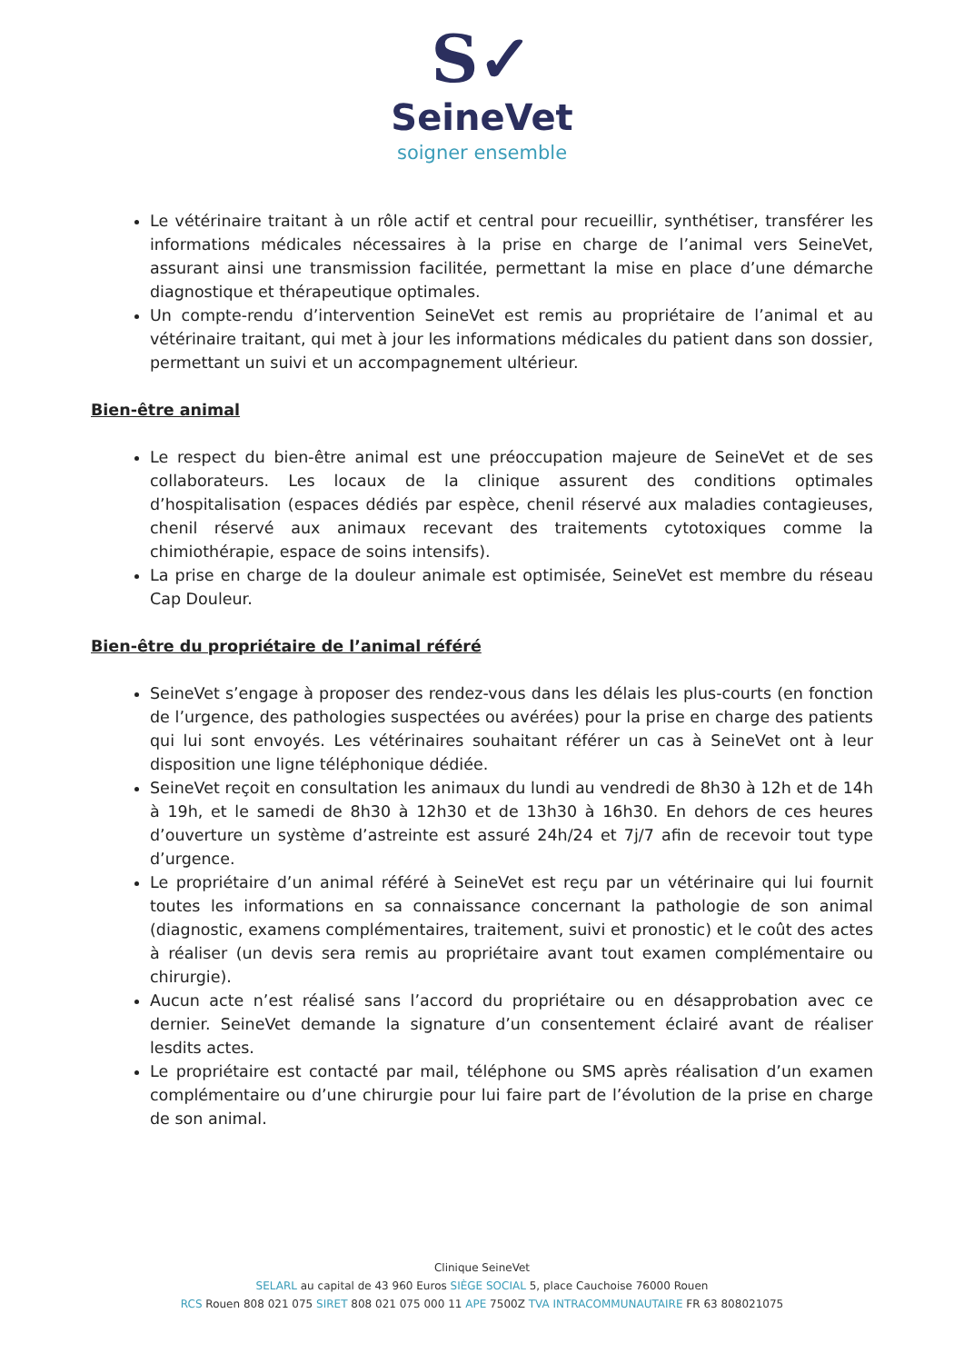S✓
SeineVet
soigner ensemble
Le vétérinaire traitant à un rôle actif et central pour recueillir, synthétiser, transférer les informations médicales nécessaires à la prise en charge de l’animal vers SeineVet, assurant ainsi une transmission facilitée, permettant la mise en place d’une démarche diagnostique et thérapeutique optimales.
Un compte-rendu d’intervention SeineVet est remis au propriétaire de l’animal et au vétérinaire traitant, qui met à jour les informations médicales du patient dans son dossier, permettant un suivi et un accompagnement ultérieur.
Bien-être animal
Le respect du bien-être animal est une préoccupation majeure de SeineVet et de ses collaborateurs. Les locaux de la clinique assurent des conditions optimales d’hospitalisation (espaces dédiés par espèce, chenil réservé aux maladies contagieuses, chenil réservé aux animaux recevant des traitements cytotoxiques comme la chimiothérapie, espace de soins intensifs).
La prise en charge de la douleur animale est optimisée, SeineVet est membre du réseau Cap Douleur.
Bien-être du propriétaire de l’animal référé
SeineVet s’engage à proposer des rendez-vous dans les délais les plus-courts (en fonction de l’urgence, des pathologies suspectées ou avérées) pour la prise en charge des patients qui lui sont envoyés. Les vétérinaires souhaitant référer un cas à SeineVet ont à leur disposition une ligne téléphonique dédiée.
SeineVet reçoit en consultation les animaux du lundi au vendredi de 8h30 à 12h et de 14h à 19h, et le samedi de 8h30 à 12h30 et de 13h30 à 16h30. En dehors de ces heures d’ouverture un système d’astreinte est assuré 24h/24 et 7j/7 afin de recevoir tout type d’urgence.
Le propriétaire d’un animal référé à SeineVet est reçu par un vétérinaire qui lui fournit toutes les informations en sa connaissance concernant la pathologie de son animal (diagnostic, examens complémentaires, traitement, suivi et pronostic) et le coût des actes à réaliser (un devis sera remis au propriétaire avant tout examen complémentaire ou chirurgie).
Aucun acte n’est réalisé sans l’accord du propriétaire ou en désapprobation avec ce dernier. SeineVet demande la signature d’un consentement éclairé avant de réaliser lesdits actes.
Le propriétaire est contacté par mail, téléphone ou SMS après réalisation d’un examen complémentaire ou d’une chirurgie pour lui faire part de l’évolution de la prise en charge de son animal.
Clinique SeineVet
SELARL au capital de 43 960 Euros SIÈGE SOCIAL 5, place Cauchoise 76000 Rouen
RCS Rouen 808 021 075 SIRET 808 021 075 000 11 APE 7500Z TVA INTRACOMMUNAUTAIRE FR 63 808021075